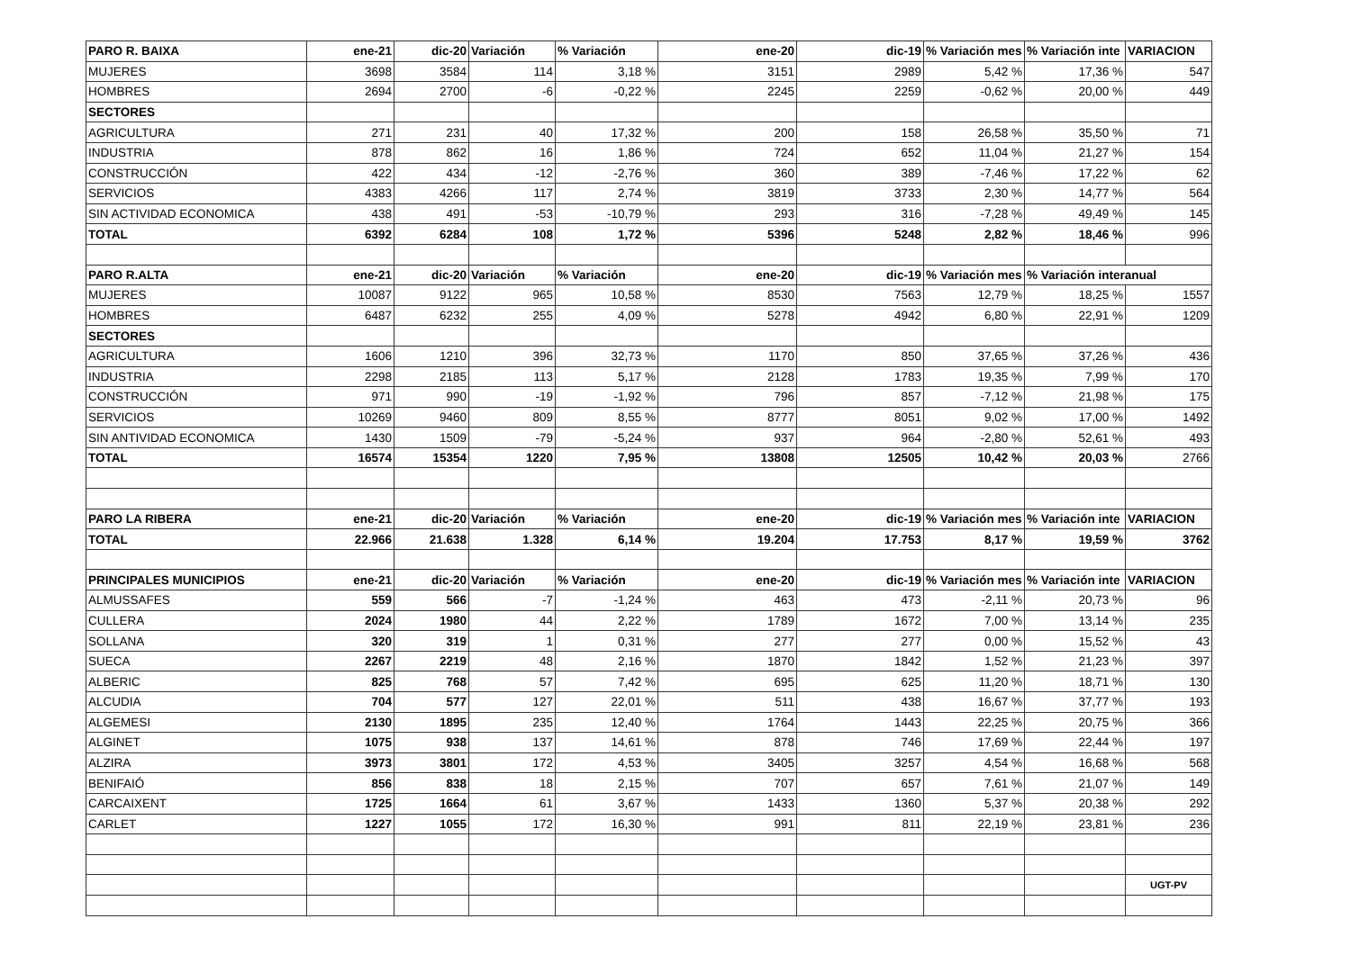| PARO R. BAIXA | ene-21 | dic-20 | Variación | % Variación | ene-20 | dic-19 | % Variación mes | % Variación inte | VARIACION |
| MUJERES | 3698 | 3584 | 114 | 3,18 % | 3151 | 2989 | 5,42 % | 17,36 % | 547 |
| HOMBRES | 2694 | 2700 | -6 | -0,22 % | 2245 | 2259 | -0,62 % | 20,00 % | 449 |
| SECTORES | | | | | | | | | |
| AGRICULTURA | 271 | 231 | 40 | 17,32 % | 200 | 158 | 26,58 % | 35,50 % | 71 |
| INDUSTRIA | 878 | 862 | 16 | 1,86 % | 724 | 652 | 11,04 % | 21,27 % | 154 |
| CONSTRUCCIÓN | 422 | 434 | -12 | -2,76 % | 360 | 389 | -7,46 % | 17,22 % | 62 |
| SERVICIOS | 4383 | 4266 | 117 | 2,74 % | 3819 | 3733 | 2,30 % | 14,77 % | 564 |
| SIN ACTIVIDAD ECONOMICA | 438 | 491 | -53 | -10,79 % | 293 | 316 | -7,28 % | 49,49 % | 145 |
| TOTAL | 6392 | 6284 | 108 | 1,72 % | 5396 | 5248 | 2,82 % | 18,46 % | 996 |
| PARO R.ALTA | ene-21 | dic-20 | Variación | % Variación | ene-20 | dic-19 | % Variación mes | % Variación interanual | |
| MUJERES | 10087 | 9122 | 965 | 10,58 % | 8530 | 7563 | 12,79 % | 18,25 % | 1557 |
| HOMBRES | 6487 | 6232 | 255 | 4,09 % | 5278 | 4942 | 6,80 % | 22,91 % | 1209 |
| SECTORES | | | | | | | | | |
| AGRICULTURA | 1606 | 1210 | 396 | 32,73 % | 1170 | 850 | 37,65 % | 37,26 % | 436 |
| INDUSTRIA | 2298 | 2185 | 113 | 5,17 % | 2128 | 1783 | 19,35 % | 7,99 % | 170 |
| CONSTRUCCIÓN | 971 | 990 | -19 | -1,92 % | 796 | 857 | -7,12 % | 21,98 % | 175 |
| SERVICIOS | 10269 | 9460 | 809 | 8,55 % | 8777 | 8051 | 9,02 % | 17,00 % | 1492 |
| SIN ANTIVIDAD ECONOMICA | 1430 | 1509 | -79 | -5,24 % | 937 | 964 | -2,80 % | 52,61 % | 493 |
| TOTAL | 16574 | 15354 | 1220 | 7,95 % | 13808 | 12505 | 10,42 % | 20,03 % | 2766 |
| PARO LA RIBERA | ene-21 | dic-20 | Variación | % Variación | ene-20 | dic-19 | % Variación mes | % Variación inte | VARIACION |
| TOTAL | 22.966 | 21.638 | 1.328 | 6,14 % | 19.204 | 17.753 | 8,17 % | 19,59 % | 3762 |
| PRINCIPALES MUNICIPIOS | ene-21 | dic-20 | Variación | % Variación | ene-20 | dic-19 | % Variación mes | % Variación inte | VARIACION |
| ALMUSSAFES | 559 | 566 | -7 | -1,24 % | 463 | 473 | -2,11 % | 20,73 % | 96 |
| CULLERA | 2024 | 1980 | 44 | 2,22 % | 1789 | 1672 | 7,00 % | 13,14 % | 235 |
| SOLLANA | 320 | 319 | 1 | 0,31 % | 277 | 277 | 0,00 % | 15,52 % | 43 |
| SUECA | 2267 | 2219 | 48 | 2,16 % | 1870 | 1842 | 1,52 % | 21,23 % | 397 |
| ALBERIC | 825 | 768 | 57 | 7,42 % | 695 | 625 | 11,20 % | 18,71 % | 130 |
| ALCUDIA | 704 | 577 | 127 | 22,01 % | 511 | 438 | 16,67 % | 37,77 % | 193 |
| ALGEMESI | 2130 | 1895 | 235 | 12,40 % | 1764 | 1443 | 22,25 % | 20,75 % | 366 |
| ALGINET | 1075 | 938 | 137 | 14,61 % | 878 | 746 | 17,69 % | 22,44 % | 197 |
| ALZIRA | 3973 | 3801 | 172 | 4,53 % | 3405 | 3257 | 4,54 % | 16,68 % | 568 |
| BENIFAIÓ | 856 | 838 | 18 | 2,15 % | 707 | 657 | 7,61 % | 21,07 % | 149 |
| CARCAIXENT | 1725 | 1664 | 61 | 3,67 % | 1433 | 1360 | 5,37 % | 20,38 % | 292 |
| CARLET | 1227 | 1055 | 172 | 16,30 % | 991 | 811 | 22,19 % | 23,81 % | 236 |
| | | | | | | | | | UGT-PV |